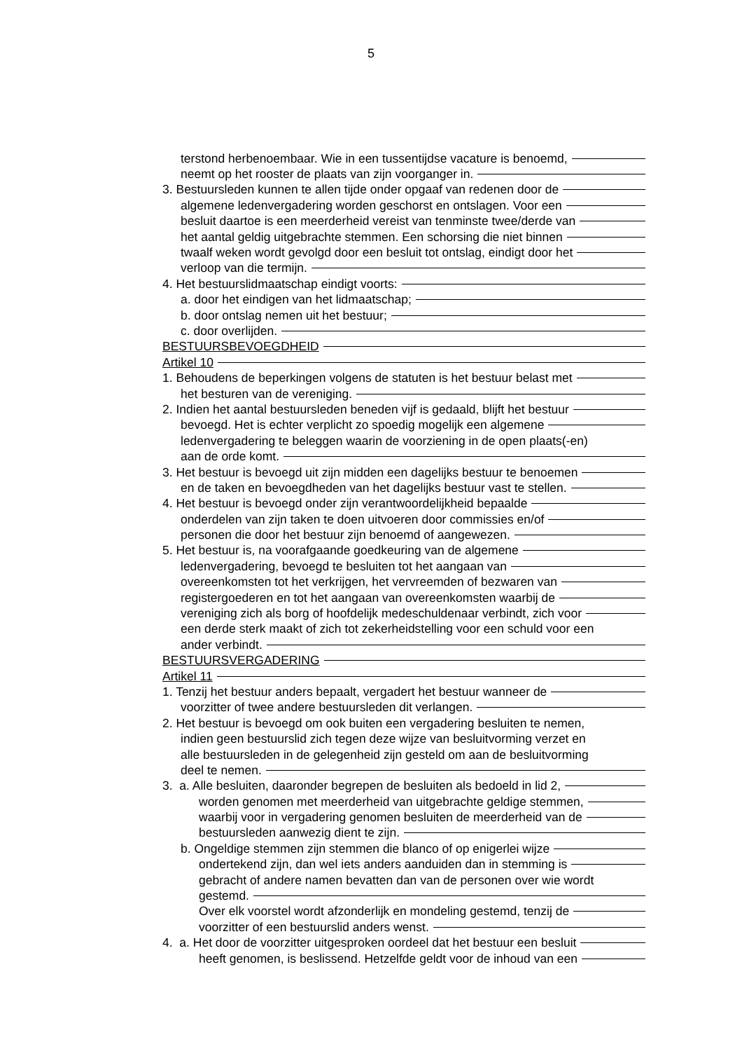5
terstond herbenoembaar. Wie in een tussentijdse vacature is benoemd,
neemt op het rooster de plaats van zijn voorganger in.
3. Bestuursleden kunnen te allen tijde onder opgaaf van redenen door de
algemene ledenvergadering worden geschorst en ontslagen. Voor een
besluit daartoe is een meerderheid vereist van tenminste twee/derde van
het aantal geldig uitgebrachte stemmen. Een schorsing die niet binnen
twaalf weken wordt gevolgd door een besluit tot ontslag, eindigt door het
verloop van die termijn.
4. Het bestuurslidmaatschap eindigt voorts:
a. door het eindigen van het lidmaatschap;
b. door ontslag nemen uit het bestuur;
c. door overlijden.
BESTUURSBEVOEGDHEID
Artikel 10
1. Behoudens de beperkingen volgens de statuten is het bestuur belast met
het besturen van de vereniging.
2. Indien het aantal bestuursleden beneden vijf is gedaald, blijft het bestuur
bevoegd. Het is echter verplicht zo spoedig mogelijk een algemene
ledenvergadering te beleggen waarin de voorziening in de open plaats(-en)
aan de orde komt.
3. Het bestuur is bevoegd uit zijn midden een dagelijks bestuur te benoemen
en de taken en bevoegdheden van het dagelijks bestuur vast te stellen.
4. Het bestuur is bevoegd onder zijn verantwoordelijkheid bepaalde
onderdelen van zijn taken te doen uitvoeren door commissies en/of
personen die door het bestuur zijn benoemd of aangewezen.
5. Het bestuur is, na voorafgaande goedkeuring van de algemene
ledenvergadering, bevoegd te besluiten tot het aangaan van
overeenkomsten tot het verkrijgen, het vervreemden of bezwaren van
registergoederen en tot het aangaan van overeenkomsten waarbij de
vereniging zich als borg of hoofdelijk medeschuldenaar verbindt, zich voor
een derde sterk maakt of zich tot zekerheidstelling voor een schuld voor een
ander verbindt.
BESTUURSVERGADERING
Artikel 11
1. Tenzij het bestuur anders bepaalt, vergadert het bestuur wanneer de
voorzitter of twee andere bestuursleden dit verlangen.
2. Het bestuur is bevoegd om ook buiten een vergadering besluiten te nemen,
indien geen bestuurslid zich tegen deze wijze van besluitvorming verzet en
alle bestuursleden in de gelegenheid zijn gesteld om aan de besluitvorming
deel te nemen.
3. a. Alle besluiten, daaronder begrepen de besluiten als bedoeld in lid 2,
worden genomen met meerderheid van uitgebrachte geldige stemmen,
waarbij voor in vergadering genomen besluiten de meerderheid van de
bestuursleden aanwezig dient te zijn.
b. Ongeldige stemmen zijn stemmen die blanco of op enigerlei wijze
ondertekend zijn, dan wel iets anders aanduiden dan in stemming is
gebracht of andere namen bevatten dan van de personen over wie wordt
gestemd.
Over elk voorstel wordt afzonderlijk en mondeling gestemd, tenzij de
voorzitter of een bestuurslid anders wenst.
4. a. Het door de voorzitter uitgesproken oordeel dat het bestuur een besluit
heeft genomen, is beslissend. Hetzelfde geldt voor de inhoud van een